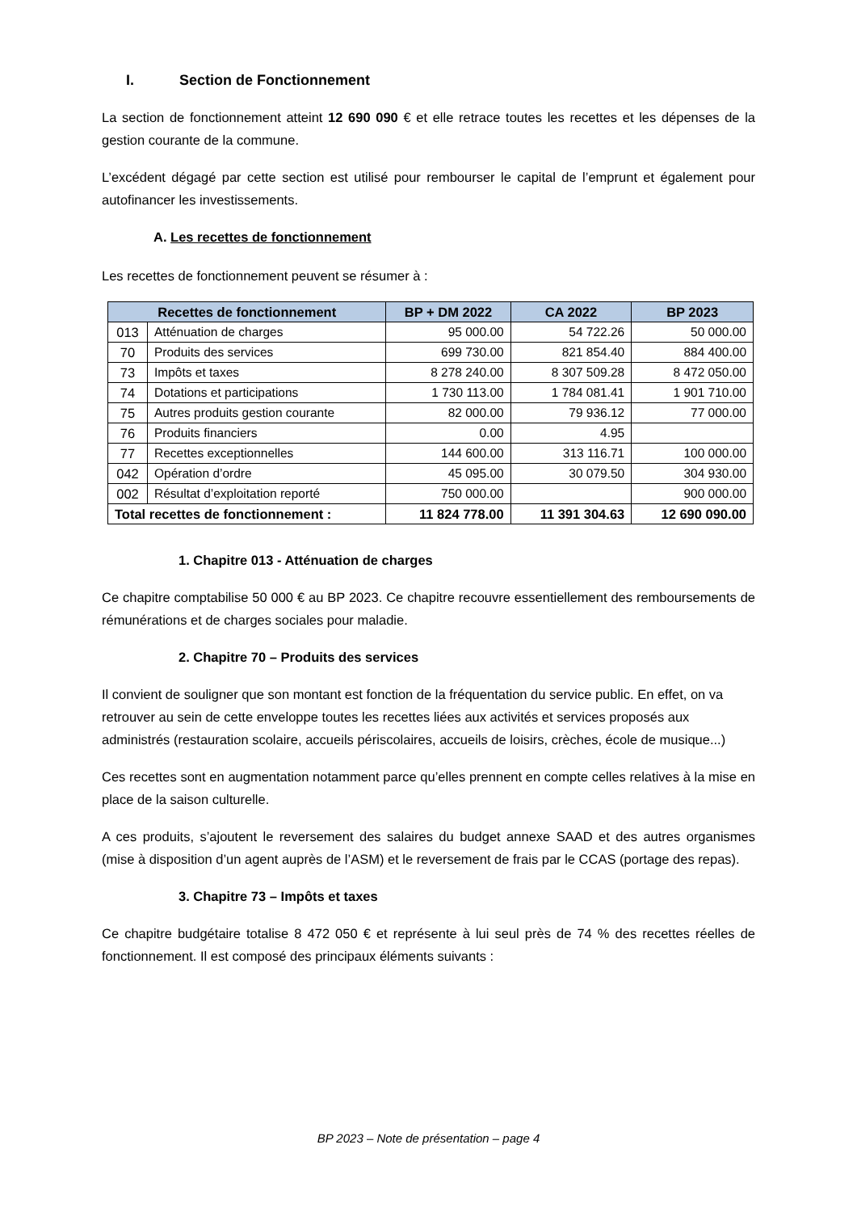I. Section de Fonctionnement
La section de fonctionnement atteint 12 690 090 € et elle retrace toutes les recettes et les dépenses de la gestion courante de la commune.
L’excédent dégagé par cette section est utilisé pour rembourser le capital de l’emprunt et également pour autofinancer les investissements.
A. Les recettes de fonctionnement
Les recettes de fonctionnement peuvent se résumer à :
| Recettes de fonctionnement | | BP + DM 2022 | CA 2022 | BP 2023 |
| --- | --- | --- | --- | --- |
| 013 | Atténuation de charges | 95 000.00 | 54 722.26 | 50 000.00 |
| 70 | Produits des services | 699 730.00 | 821 854.40 | 884 400.00 |
| 73 | Impôts et taxes | 8 278 240.00 | 8 307 509.28 | 8 472 050.00 |
| 74 | Dotations et participations | 1 730 113.00 | 1 784 081.41 | 1 901 710.00 |
| 75 | Autres produits gestion courante | 82 000.00 | 79 936.12 | 77 000.00 |
| 76 | Produits financiers | 0.00 | 4.95 | |
| 77 | Recettes exceptionnelles | 144 600.00 | 313 116.71 | 100 000.00 |
| 042 | Opération d’ordre | 45 095.00 | 30 079.50 | 304 930.00 |
| 002 | Résultat d’exploitation reporté | 750 000.00 | | 900 000.00 |
| Total recettes de fonctionnement : | | 11 824 778.00 | 11 391 304.63 | 12 690 090.00 |
1. Chapitre 013 - Atténuation de charges
Ce chapitre comptabilise 50 000 € au BP 2023. Ce chapitre recouvre essentiellement des remboursements de rémunérations et de charges sociales pour maladie.
2. Chapitre 70 – Produits des services
Il convient de souligner que son montant est fonction de la fréquentation du service public. En effet, on va retrouver au sein de cette enveloppe toutes les recettes liées aux activités et services proposés aux administrés (restauration scolaire, accueils périscolaires, accueils de loisirs, crèches, école de musique...)
Ces recettes sont en augmentation notamment parce qu’elles prennent en compte celles relatives à la mise en place de la saison culturelle.
A ces produits, s’ajoutent le reversement des salaires du budget annexe SAAD et des autres organismes (mise à disposition d’un agent auprès de l’ASM) et le reversement de frais par le CCAS (portage des repas).
3. Chapitre 73 – Impôts et taxes
Ce chapitre budgétaire totalise 8 472 050 € et représente à lui seul près de 74 % des recettes réelles de fonctionnement. Il est composé des principaux éléments suivants :
BP 2023 – Note de présentation – page 4